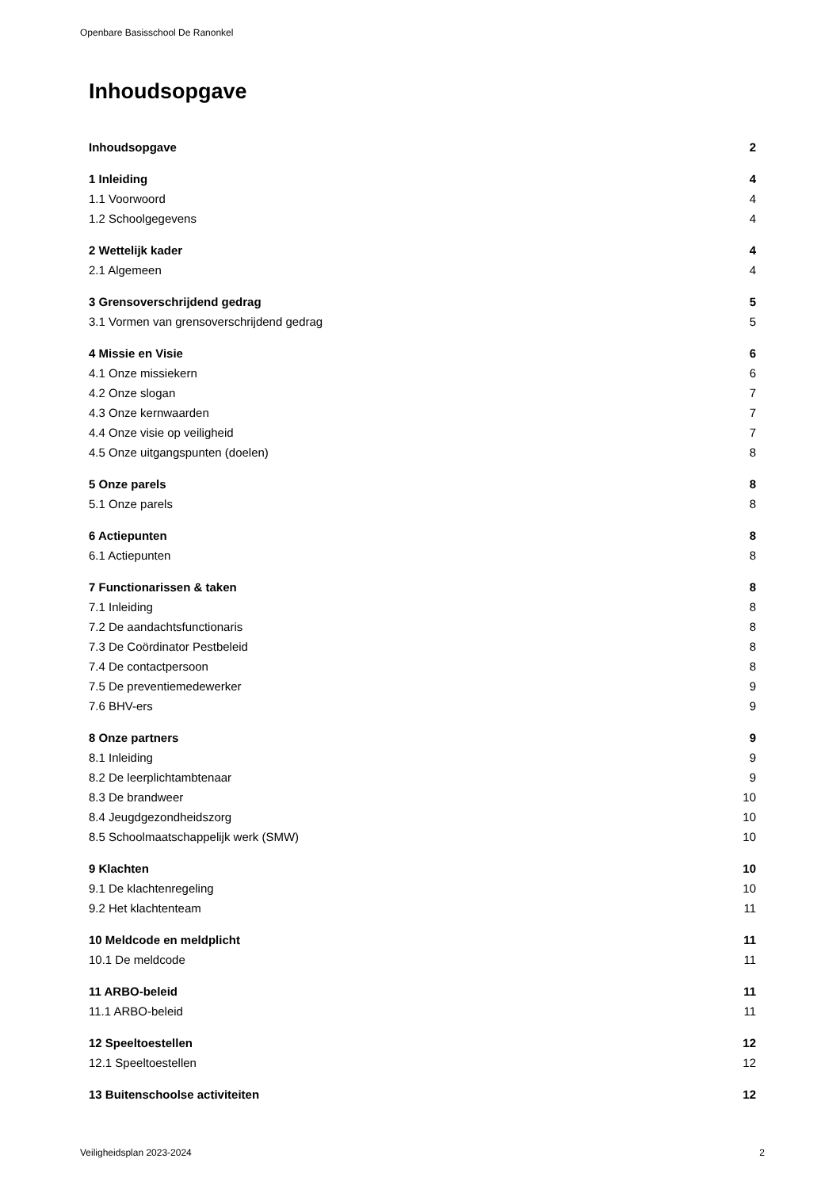Openbare Basisschool De Ranonkel
Inhoudsopgave
Inhoudsopgave 2
1 Inleiding 4
1.1 Voorwoord 4
1.2 Schoolgegevens 4
2 Wettelijk kader 4
2.1 Algemeen 4
3 Grensoverschrijdend gedrag 5
3.1 Vormen van grensoverschrijdend gedrag 5
4 Missie en Visie 6
4.1 Onze missiekern 6
4.2 Onze slogan 7
4.3 Onze kernwaarden 7
4.4 Onze visie op veiligheid 7
4.5 Onze uitgangspunten (doelen) 8
5 Onze parels 8
5.1 Onze parels 8
6 Actiepunten 8
6.1 Actiepunten 8
7 Functionarissen & taken 8
7.1 Inleiding 8
7.2 De aandachtsfunctionaris 8
7.3 De Coördinator Pestbeleid 8
7.4 De contactpersoon 8
7.5 De preventiemedewerker 9
7.6 BHV-ers 9
8 Onze partners 9
8.1 Inleiding 9
8.2 De leerplichtambtenaar 9
8.3 De brandweer 10
8.4 Jeugdgezondheidszorg 10
8.5 Schoolmaatschappelijk werk (SMW) 10
9 Klachten 10
9.1 De klachtenregeling 10
9.2 Het klachtenteam 11
10 Meldcode en meldplicht 11
10.1 De meldcode 11
11 ARBO-beleid 11
11.1 ARBO-beleid 11
12 Speeltoestellen 12
12.1 Speeltoestellen 12
13 Buitenschoolse activiteiten 12
Veiligheidsplan 2023-2024 2